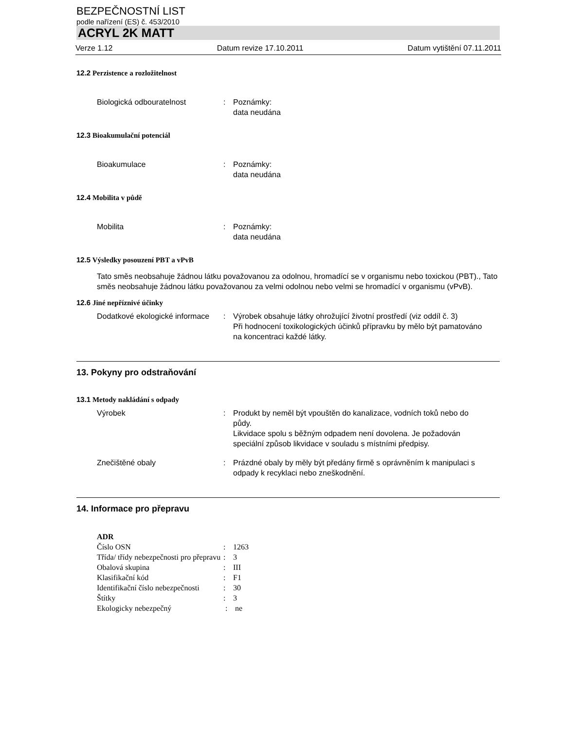BEZPEČNOSTNÍ LIST
podle nařízení (ES) č. 453/2010
ACRYL 2K MATT
Verze 1.12 Datum revize 17.10.2011 Datum vytištění 07.11.2011
12.2 Perzistence a rozložitelnost
Biologická odbouratelnost : Poznámky:
data neudána
12.3 Bioakumulační potenciál
Bioakumulace : Poznámky:
data neudána
12.4 Mobilita v půdě
Mobilita : Poznámky:
data neudána
12.5 Výsledky posouzení PBT a vPvB
Tato směs neobsahuje žádnou látku považovanou za odolnou, hromadící se v organismu nebo toxickou (PBT)., Tato směs neobsahuje žádnou látku považovanou za velmi odolnou nebo velmi se hromadící v organismu (vPvB).
12.6 Jiné nepříznivé účinky
Dodatkové ekologické informace
: Výrobek obsahuje látky ohrožující životní prostředí (viz oddíl č. 3)
Při hodnocení toxikologických účinků přípravku by mělo být pamatováno na koncentraci každé látky.
13. Pokyny pro odstraňování
13.1 Metody nakládání s odpady
Výrobek : Produkt by neměl být vpouštěn do kanalizace, vodních toků nebo do půdy.
Likvidace spolu s běžným odpadem není dovolena. Je požadován speciální způsob likvidace v souladu s místními předpisy.
Znečištěné obaly : Prázdné obaly by měly být předány firmě s oprávněním k manipulaci s odpady k recyklaci nebo zneškodnění.
14. Informace pro přepravu
ADR
Číslo OSN : 1263
Třída/ třídy nebezpečnosti pro přepravu
: 3
Obalová skupina : III
Klasifikační kód : F1
Identifikační číslo nebezpečnosti
: 30
Štítky : 3
Ekologicky nebezpečný : ne